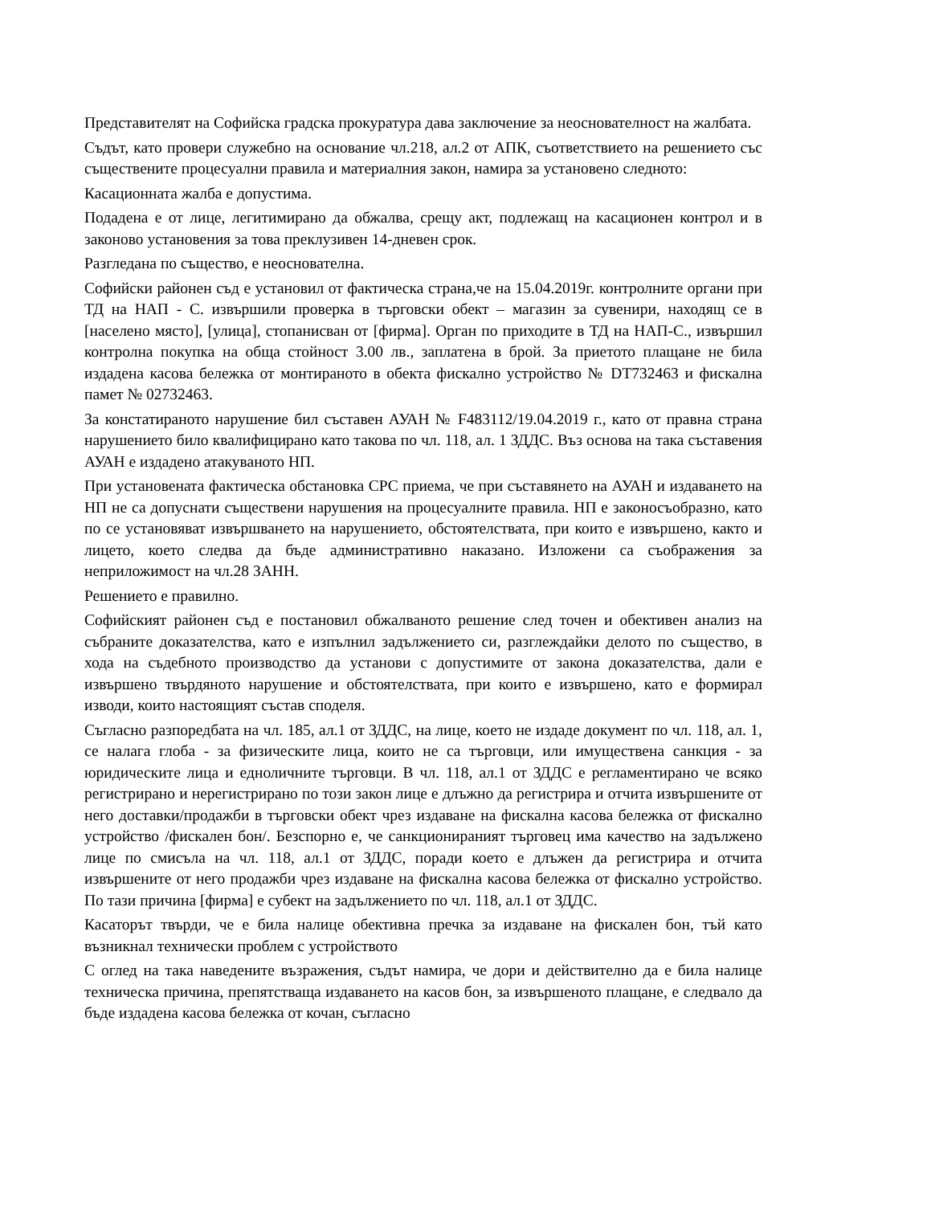Представителят на Софийска градска прокуратура дава заключение за неоснователност на жалбата.
Съдът, като провери служебно на основание чл.218, ал.2 от АПК, съответствието на решението със съществените процесуални правила и материалния закон, намира за установено следното:
Касационната жалба е допустима.
Подадена е от лице, легитимирано да обжалва, срещу акт, подлежащ на касационен контрол и в законово установения за това преклузивен 14-дневен срок.
Разгледана по същество, е неоснователна.
Софийски районен съд е установил от фактическа страна,че на 15.04.2019г. контролните органи при ТД на НАП - С. извършили проверка в търговски обект – магазин за сувенири, находящ се в [населено място], [улица], стопанисван от [фирма]. Орган по приходите в ТД на НАП-С., извършил контролна покупка на обща стойност 3.00 лв., заплатена в брой. За приетото плащане не била издадена касова бележка от монтираното в обекта фискално устройство № DT732463 и фискална памет № 02732463.
За констатираното нарушение бил съставен АУАН № F483112/19.04.2019 г., като от правна страна нарушението било квалифицирано като такова по чл. 118, ал. 1 ЗДДС. Въз основа на така съставения АУАН е издадено атакуваното НП.
При установената фактическа обстановка СРС приема, че при съставянето на АУАН и издаването на НП не са допуснати съществени нарушения на процесуалните правила. НП е законосъобразно, като по се установяват извършването на нарушението, обстоятелствата, при които е извършено, както и лицето, което следва да бъде административно наказано. Изложени са съображения за неприложимост на чл.28 ЗАНН.
Решението е правилно.
Софийският районен съд е постановил обжалваното решение след точен и обективен анализ на събраните доказателства, като е изпълнил задължението си, разглеждайки делото по същество, в хода на съдебното производство да установи с допустимите от закона доказателства, дали е извършено твърдяното нарушение и обстоятелствата, при които е извършено, като е формирал изводи, които настоящият състав споделя.
Съгласно разпоредбата на чл. 185, ал.1 от ЗДДС, на лице, което не издаде документ по чл. 118, ал. 1, се налага глоба - за физическите лица, които не са търговци, или имуществена санкция - за юридическите лица и едноличните търговци. В чл. 118, ал.1 от ЗДДС е регламентирано че всяко регистрирано и нерегистрирано по този закон лице е длъжно да регистрира и отчита извършените от него доставки/продажби в търговски обект чрез издаване на фискална касова бележка от фискално устройство /фискален бон/. Безспорно е, че санкционираният търговец има качество на задължено лице по смисъла на чл. 118, ал.1 от ЗДДС, поради което е длъжен да регистрира и отчита извършените от него продажби чрез издаване на фискална касова бележка от фискално устройство. По тази причина [фирма] е субект на задължението по чл. 118, ал.1 от ЗДДС.
Касаторът твърди, че е била налице обективна пречка за издаване на фискален бон, тъй като възникнал технически проблем с устройството
С оглед на така наведените възражения, съдът намира, че дори и действително да е била налице техническа причина, препятстваща издаването на касов бон, за извършеното плащане, е следвало да бъде издадена касова бележка от кочан, съгласно